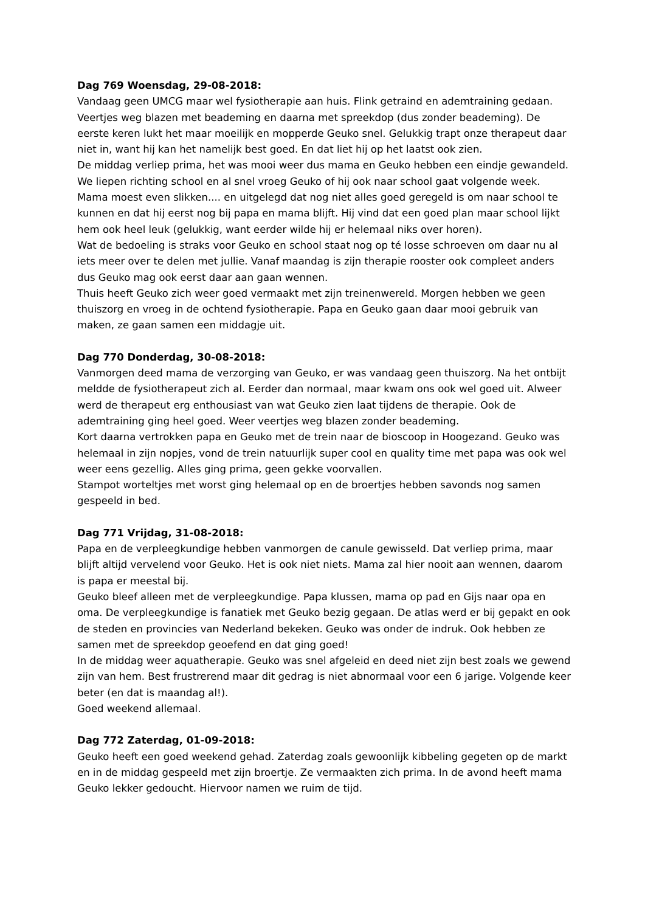Dag 769 Woensdag, 29-08-2018:
Vandaag geen UMCG maar wel fysiotherapie aan huis. Flink getraind en ademtraining gedaan. Veertjes weg blazen met beademing en daarna met spreekdop (dus zonder beademing). De eerste keren lukt het maar moeilijk en mopperde Geuko snel. Gelukkig trapt onze therapeut daar niet in, want hij kan het namelijk best goed. En dat liet hij op het laatst ook zien.
De middag verliep prima, het was mooi weer dus mama en Geuko hebben een eindje gewandeld. We liepen richting school en al snel vroeg Geuko of hij ook naar school gaat volgende week. Mama moest even slikken.... en uitgelegd dat nog niet alles goed geregeld is om naar school te kunnen en dat hij eerst nog bij papa en mama blijft. Hij vind dat een goed plan maar school lijkt hem ook heel leuk (gelukkig, want eerder wilde hij er helemaal niks over horen).
Wat de bedoeling is straks voor Geuko en school staat nog op té losse schroeven om daar nu al iets meer over te delen met jullie. Vanaf maandag is zijn therapie rooster ook compleet anders dus Geuko mag ook eerst daar aan gaan wennen.
Thuis heeft Geuko zich weer goed vermaakt met zijn treinenwereld. Morgen hebben we geen thuiszorg en vroeg in de ochtend fysiotherapie. Papa en Geuko gaan daar mooi gebruik van maken, ze gaan samen een middagje uit.
Dag 770 Donderdag, 30-08-2018:
Vanmorgen deed mama de verzorging van Geuko, er was vandaag geen thuiszorg. Na het ontbijt meldde de fysiotherapeut zich al. Eerder dan normaal, maar kwam ons ook wel goed uit. Alweer werd de therapeut erg enthousiast van wat Geuko zien laat tijdens de therapie. Ook de ademtraining ging heel goed. Weer veertjes weg blazen zonder beademing.
Kort daarna vertrokken papa en Geuko met de trein naar de bioscoop in Hoogezand. Geuko was helemaal in zijn nopjes, vond de trein natuurlijk super cool en quality time met papa was ook wel weer eens gezellig. Alles ging prima, geen gekke voorvallen.
Stampot worteltjes met worst ging helemaal op en de broertjes hebben savonds nog samen gespeeld in bed.
Dag 771 Vrijdag, 31-08-2018:
Papa en de verpleegkundige hebben vanmorgen de canule gewisseld. Dat verliep prima, maar blijft altijd vervelend voor Geuko. Het is ook niet niets. Mama zal hier nooit aan wennen, daarom is papa er meestal bij.
Geuko bleef alleen met de verpleegkundige. Papa klussen, mama op pad en Gijs naar opa en oma. De verpleegkundige is fanatiek met Geuko bezig gegaan. De atlas werd er bij gepakt en ook de steden en provincies van Nederland bekeken. Geuko was onder de indruk. Ook hebben ze samen met de spreekdop geoefend en dat ging goed!
In de middag weer aquatherapie. Geuko was snel afgeleid en deed niet zijn best zoals we gewend zijn van hem. Best frustrerend maar dit gedrag is niet abnormaal voor een 6 jarige. Volgende keer beter (en dat is maandag al!).
Goed weekend allemaal.
Dag 772 Zaterdag, 01-09-2018:
Geuko heeft een goed weekend gehad. Zaterdag zoals gewoonlijk kibbeling gegeten op de markt en in de middag gespeeld met zijn broertje. Ze vermaakten zich prima. In de avond heeft mama Geuko lekker gedoucht. Hiervoor namen we ruim de tijd.